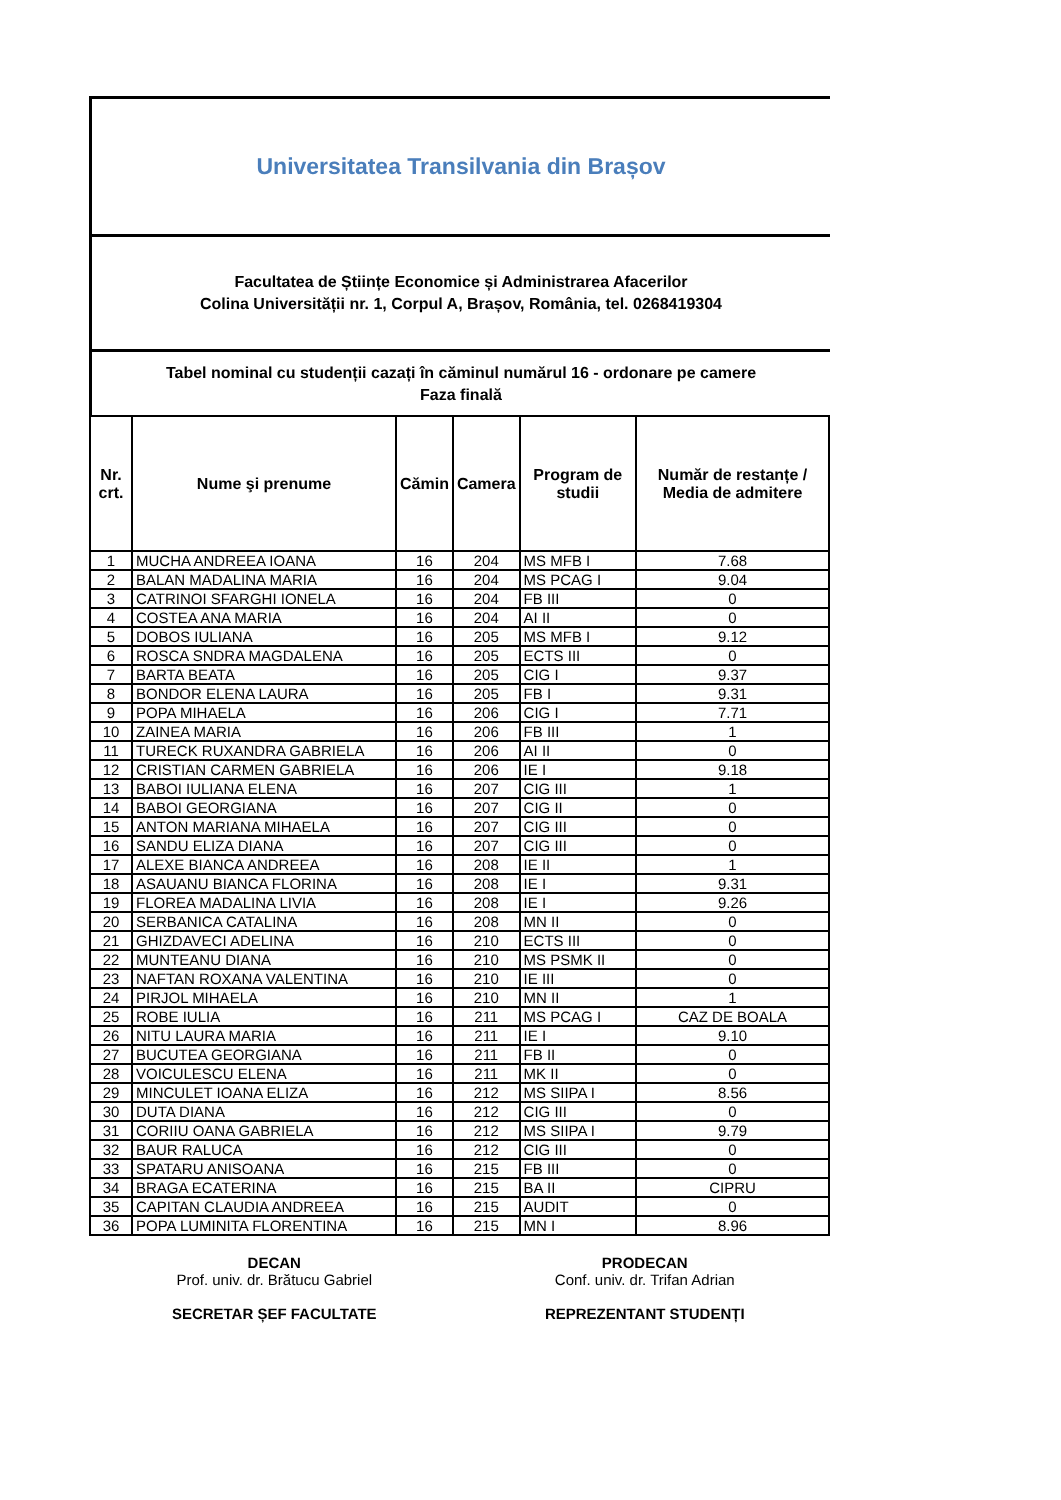Universitatea Transilvania din Brașov
Facultatea de Științe Economice și Administrarea Afacerilor
Colina Universității nr. 1, Corpul A, Brașov, România, tel. 0268419304
Tabel nominal cu studenții cazați în căminul numărul 16 - ordonare pe camere
Faza finală
| Nr. crt. | Nume şi prenume | Cămin | Camera | Program de studii | Număr de restanțe / Media de admitere |
| --- | --- | --- | --- | --- | --- |
| 1 | MUCHA ANDREEA IOANA | 16 | 204 | MS MFB I | 7.68 |
| 2 | BALAN MADALINA MARIA | 16 | 204 | MS PCAG I | 9.04 |
| 3 | CATRINOI SFARGHI IONELA | 16 | 204 | FB III | 0 |
| 4 | COSTEA ANA MARIA | 16 | 204 | AI II | 0 |
| 5 | DOBOS IULIANA | 16 | 205 | MS MFB I | 9.12 |
| 6 | ROSCA SNDRA MAGDALENA | 16 | 205 | ECTS III | 0 |
| 7 | BARTA BEATA | 16 | 205 | CIG I | 9.37 |
| 8 | BONDOR ELENA LAURA | 16 | 205 | FB I | 9.31 |
| 9 | POPA MIHAELA | 16 | 206 | CIG I | 7.71 |
| 10 | ZAINEA MARIA | 16 | 206 | FB III | 1 |
| 11 | TURECK RUXANDRA GABRIELA | 16 | 206 | AI II | 0 |
| 12 | CRISTIAN CARMEN GABRIELA | 16 | 206 | IE I | 9.18 |
| 13 | BABOI IULIANA ELENA | 16 | 207 | CIG III | 1 |
| 14 | BABOI GEORGIANA | 16 | 207 | CIG II | 0 |
| 15 | ANTON MARIANA MIHAELA | 16 | 207 | CIG III | 0 |
| 16 | SANDU ELIZA DIANA | 16 | 207 | CIG III | 0 |
| 17 | ALEXE BIANCA ANDREEA | 16 | 208 | IE II | 1 |
| 18 | ASAUANU BIANCA FLORINA | 16 | 208 | IE I | 9.31 |
| 19 | FLOREA MADALINA LIVIA | 16 | 208 | IE I | 9.26 |
| 20 | SERBANICA CATALINA | 16 | 208 | MN II | 0 |
| 21 | GHIZDAVECI ADELINA | 16 | 210 | ECTS III | 0 |
| 22 | MUNTEANU DIANA | 16 | 210 | MS PSMK II | 0 |
| 23 | NAFTAN ROXANA VALENTINA | 16 | 210 | IE III | 0 |
| 24 | PIRJOL MIHAELA | 16 | 210 | MN II | 1 |
| 25 | ROBE IULIA | 16 | 211 | MS PCAG I | CAZ DE BOALA |
| 26 | NITU LAURA MARIA | 16 | 211 | IE I | 9.10 |
| 27 | BUCUTEA GEORGIANA | 16 | 211 | FB II | 0 |
| 28 | VOICULESCU ELENA | 16 | 211 | MK II | 0 |
| 29 | MINCULET IOANA ELIZA | 16 | 212 | MS SIIPA I | 8.56 |
| 30 | DUTA DIANA | 16 | 212 | CIG III | 0 |
| 31 | CORIIU OANA GABRIELA | 16 | 212 | MS SIIPA I | 9.79 |
| 32 | BAUR RALUCA | 16 | 212 | CIG III | 0 |
| 33 | SPATARU ANISOANA | 16 | 215 | FB III | 0 |
| 34 | BRAGA ECATERINA | 16 | 215 | BA II | CIPRU |
| 35 | CAPITAN CLAUDIA ANDREEA | 16 | 215 | AUDIT | 0 |
| 36 | POPA LUMINITA FLORENTINA | 16 | 215 | MN I | 8.96 |
DECAN
Prof. univ. dr. Brătucu Gabriel
SECRETAR ȘEF FACULTATE
PRODECAN
Conf. univ. dr. Trifan Adrian
REPREZENTANT STUDENȚI